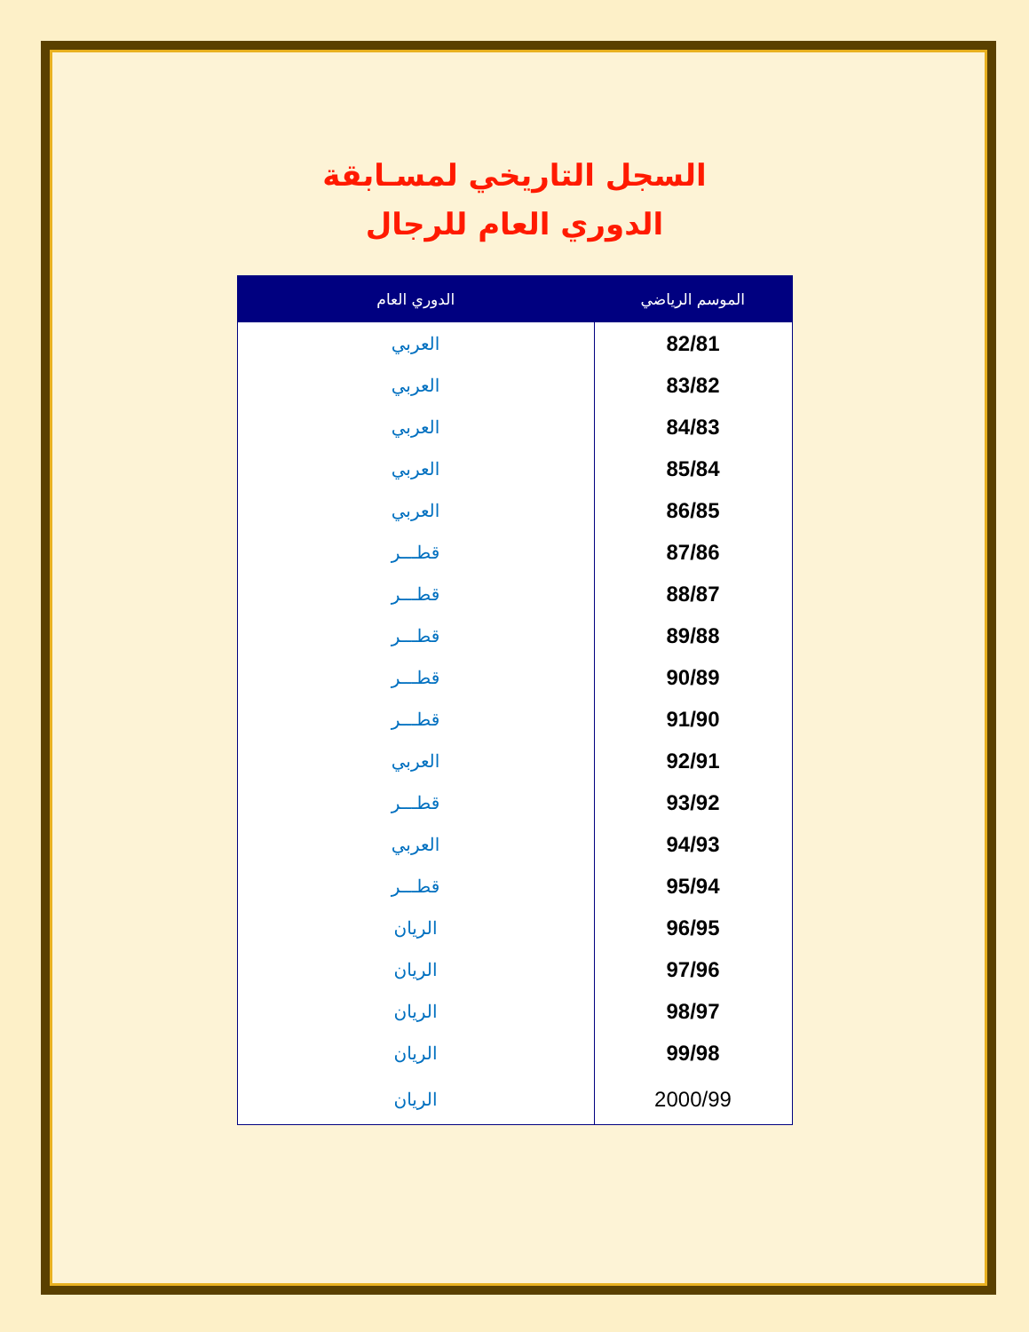السجل التاريخي لمسـابقة
الدوري العام للرجال
| الموسم الرياضي | الدوري العام |
| --- | --- |
| 82/81 | العربي |
| 83/82 | العربي |
| 84/83 | العربي |
| 85/84 | العربي |
| 86/85 | العربي |
| 87/86 | قطـــر |
| 88/87 | قطـــر |
| 89/88 | قطـــر |
| 90/89 | قطـــر |
| 91/90 | قطـــر |
| 92/91 | العربي |
| 93/92 | قطـــر |
| 94/93 | العربي |
| 95/94 | قطـــر |
| 96/95 | الريان |
| 97/96 | الريان |
| 98/97 | الريان |
| 99/98 | الريان |
| 2000/99 | الريان |